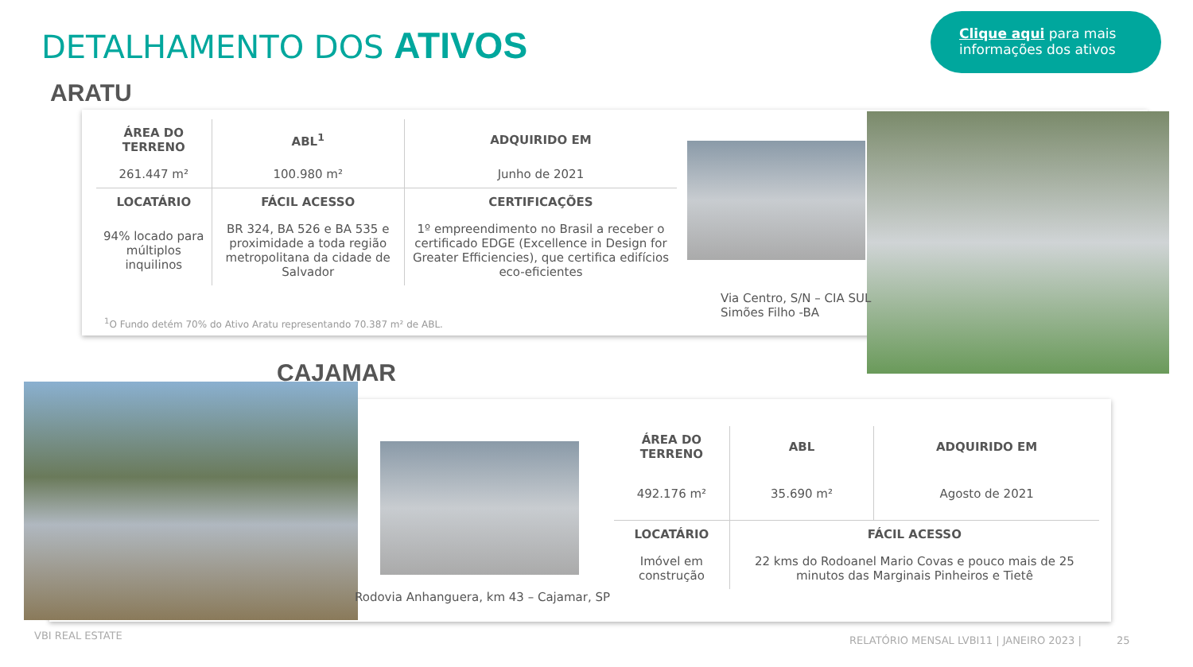DETALHAMENTO DOS ATIVOS
Clique aqui para mais informações dos ativos
ARATU
| ÁREA DO TERRENO | ABL<sup>1</sup> | ADQUIRIDO EM |
| --- | --- | --- |
| 261.447 m² | 100.980 m² | Junho de 2021 |
| LOCATÁRIO | FÁCIL ACESSO | CERTIFICAÇÕES |
| 94% locado para múltiplos inquilinos | BR 324, BA 526 e BA 535 e proximidade a toda região metropolitana da cidade de Salvador | 1º empreendimento no Brasil a receber o certificado EDGE (Excellence in Design for Greater Efficiencies), que certifica edifícios eco-eficientes |
<sup>1</sup> O Fundo detém 70% do Ativo Aratu representando 70.387 m² de ABL.
Via Centro, S/N – CIA SUL
Simões Filho -BA
CAJAMAR
| ÁREA DO TERRENO | ABL | ADQUIRIDO EM |
| --- | --- | --- |
| 492.176 m² | 35.690 m² | Agosto de 2021 |
| LOCATÁRIO | FÁCIL ACESSO | |
| Imóvel em construção | 22 kms do Rodoanel Mario Covas e pouco mais de 25 minutos das Marginais Pinheiros e Tietê | |
Rodovia Anhanguera, km 43 – Cajamar, SP
VBI REAL ESTATE
RELATÓRIO MENSAL LVBI11 | JANEIRO 2023 | 25